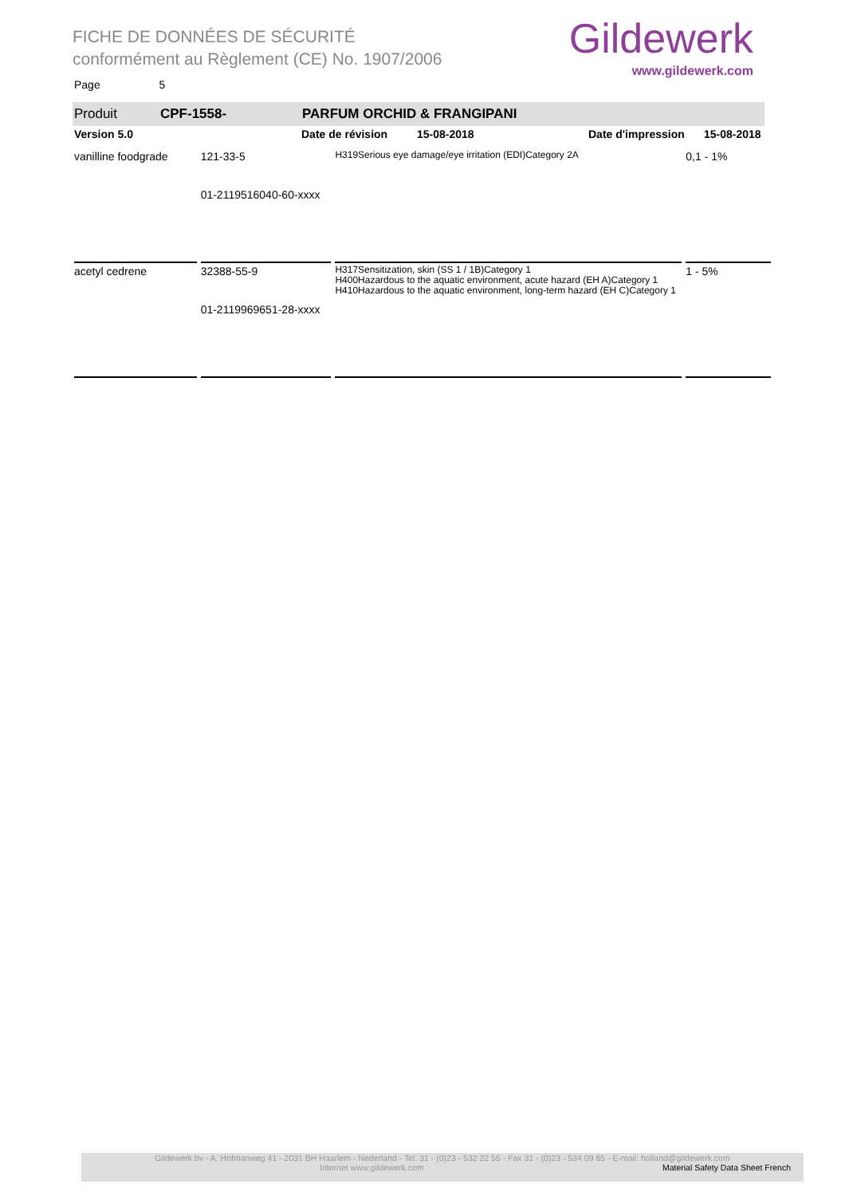FICHE DE DONNÉES DE SÉCURITÉ
conformément au Règlement (CE) No. 1907/2006
Gildewerk
www.gildewerk.com
Page 5
Produit CPF-1558- PARFUM ORCHID & FRANGIPANI
Version 5.0 Date de révision 15-08-2018 Date d'impression 15-08-2018
| vanilline foodgrade | 121-33-5 01-2119516040-60-xxxx | H319Serious eye damage/eye irritation (EDI)Category 2A | 0,1 - 1% |
| acetyl cedrene | 32388-55-9 01-2119969651-28-xxxx | H317Sensitization, skin (SS 1 / 1B)Category 1 H400Hazardous to the aquatic environment, acute hazard (EH A)Category 1 H410Hazardous to the aquatic environment, long-term hazard (EH C)Category 1 | 1 - 5% |
Gildewerk bv - A. Hofmanweg 41 - 2031 BH Haarlem - Nederland - Tel. 31 - (0)23 - 532 22 55 - Fax 31 - (0)23 - 534 09 65 - E-mail: holland@gildewerk.com
Internet www.gildewerk.com Material Safety Data Sheet French